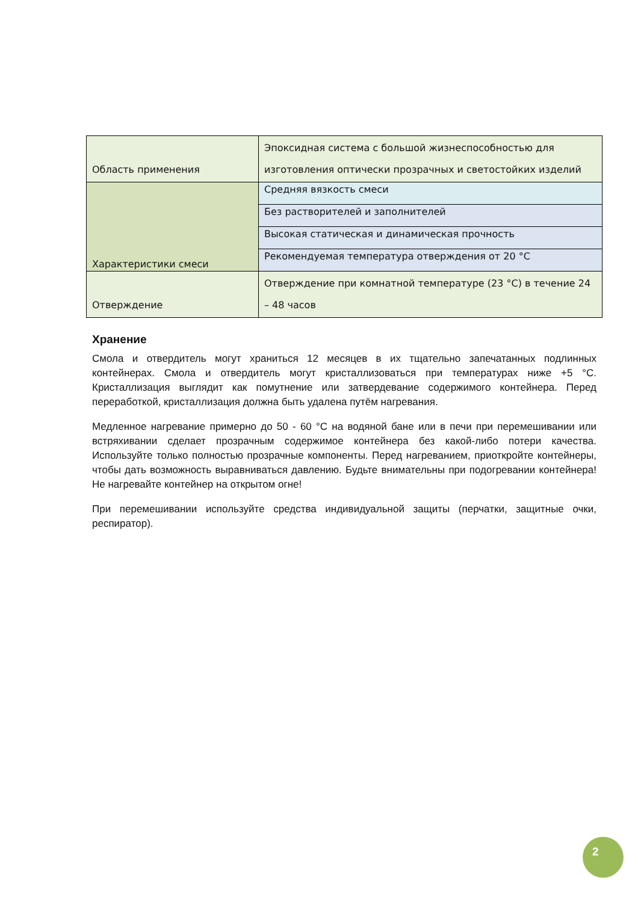| Область применения | Эпоксидная система с большой жизнеспособностью для изготовления оптически прозрачных и светостойких изделий |
| Характеристики смеси | Средняя вязкость смеси |
| | Без растворителей и заполнителей |
| | Высокая статическая и динамическая прочность |
| | Рекомендуемая температура отверждения от 20 °C |
| Отверждение | Отверждение при комнатной температуре (23 °C) в течение 24 – 48 часов |
Хранение
Смола и отвердитель могут храниться 12 месяцев в их тщательно запечатанных подлинных контейнерах. Смола и отвердитель могут кристаллизоваться при температурах ниже +5 °C. Кристаллизация выглядит как помутнение или затвердевание содержимого контейнера. Перед переработкой, кристаллизация должна быть удалена путём нагревания.
Медленное нагревание примерно до 50 - 60 °C на водяной бане или в печи при перемешивании или встряхивании сделает прозрачным содержимое контейнера без какой-либо потери качества. Используйте только полностью прозрачные компоненты. Перед нагреванием, приоткройте контейнеры, чтобы дать возможность выравниваться давлению. Будьте внимательны при подогревании контейнера! Не нагревайте контейнер на открытом огне!
При перемешивании используйте средства индивидуальной защиты (перчатки, защитные очки, респиратор).
2